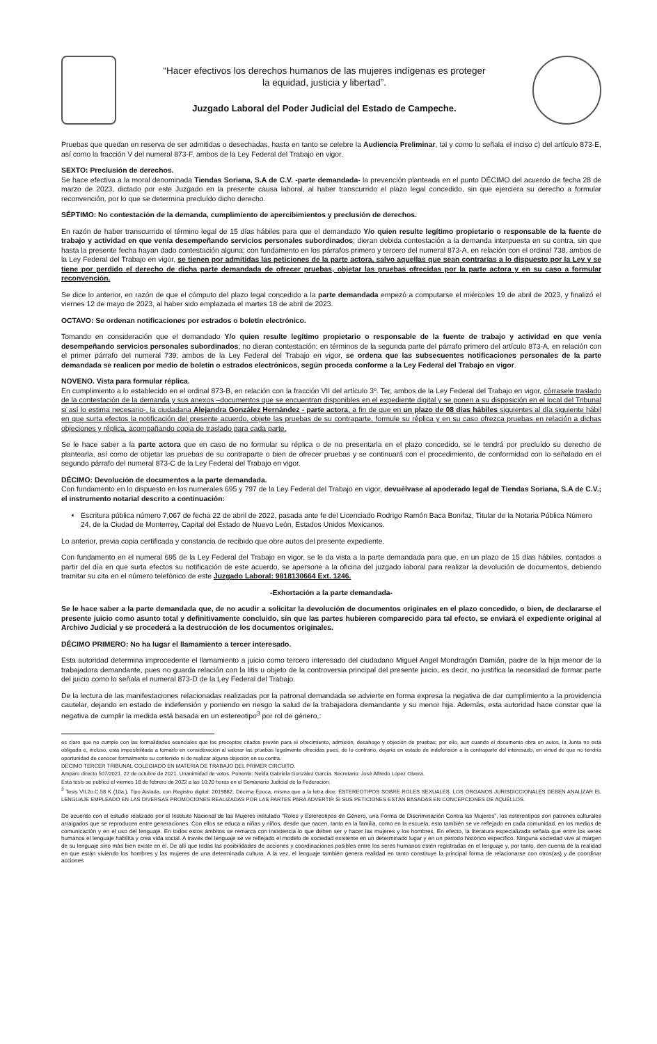“Hacer efectivos los derechos humanos de las mujeres indígenas es proteger
la equidad, justicia y libertad”.
Juzgado Laboral del Poder Judicial del Estado de Campeche.
Pruebas que quedan en reserva de ser admitidas o desechadas, hasta en tanto se celebre la Audiencia Preliminar, tal y como lo señala el inciso c) del artículo 873-E, así como la fracción V del numeral 873-F, ambos de la Ley Federal del Trabajo en vigor.
SEXTO: Preclusión de derechos.
Se hace efectiva a la moral denominada Tiendas Soriana, S.A de C.V. -parte demandada- la prevención planteada en el punto DÉCIMO del acuerdo de fecha 28 de marzo de 2023, dictado por este Juzgado en la presente causa laboral, al haber transcurrido el plazo legal concedido, sin que ejerciera su derecho a formular reconvención, por lo que se determina precluído dicho derecho.
SÉPTIMO: No contestación de la demanda, cumplimiento de apercibimientos y preclusión de derechos.
En razón de haber transcurrido el término legal de 15 días hábiles para que el demandado Y/o quien resulte legítimo propietario o responsable de la fuente de trabajo y actividad en que venía desempeñando servicios personales subordinados; dieran debida contestación a la demanda interpuesta en su contra, sin que hasta la presente fecha hayan dado contestación alguna; con fundamento en los párrafos primero y tercero del numeral 873-A, en relación con el ordinal 738, ambos de la Ley Federal del Trabajo en vigor, se tienen por admitidas las peticiones de la parte actora, salvo aquellas que sean contrarías a lo dispuesto por la Ley y se tiene por perdido el derecho de dicha parte demandada de ofrecer pruebas, objetar las pruebas ofrecidas por la parte actora y en su caso a formular reconvención.
Se dice lo anterior, en razón de que el cómputo del plazo legal concedido a la parte demandada empezó a computarse el miércoles 19 de abril de 2023, y finalizó el viernes 12 de mayo de 2023, al haber sido emplazada el martes 18 de abril de 2023.
OCTAVO: Se ordenan notificaciones por estrados o boletín electrónico.
Tomando en consideración que el demandado Y/o quien resulte legítimo propietario o responsable de la fuente de trabajo y actividad en que venía desempeñando servicios personales subordinados; no dieran contestación; en términos de la segunda parte del párrafo primero del artículo 873-A, en relación con el primer párrafo del numeral 739, ambos de la Ley Federal del Trabajo en vigor, se ordena que las subsecuentes notificaciones personales de la parte demandada se realicen por medio de boletín o estrados electrónicos, según proceda conforme a la Ley Federal del Trabajo en vigor.
NOVENO. Vista para formular réplica.
En cumplimiento a lo establecido en el ordinal 873-B, en relación con la fracción VII del artículo 3º. Ter, ambos de la Ley Federal del Trabajo en vigor, córrasele traslado de la contestación de la demanda y sus anexos –documentos que se encuentran disponibles en el expediente digital y se ponen a su disposición en el local del Tribunal si así lo estima necesario-, la ciudadana Alejandra González Hernández - parte actora, a fin de que en un plazo de 08 días hábiles siguientes al día siguiente hábil en que surta efectos la notificación del presente acuerdo, objete las pruebas de su contraparte, formule su réplica y en su caso ofrezca pruebas en relación a dichas objeciones y réplica, acompañando copia de traslado para cada parte.
Se le hace saber a la parte actora que en caso de no formular su réplica o de no presentarla en el plazo concedido, se le tendrá por precluído su derecho de plantearla, así como de objetar las pruebas de su contraparte o bien de ofrecer pruebas y se continuará con el procedimiento, de conformidad con lo señalado en el segundo párrafo del numeral 873-C de la Ley Federal del Trabajo en vigor.
DÉCIMO: Devolución de documentos a la parte demandada.
Con fundamento en lo dispuesto en los numerales 695 y 797 de la Ley Federal del Trabajo en vigor, devuélvase al apoderado legal de Tiendas Soriana, S.A de C.V.; el instrumento notarial descrito a continuación:
Escritura pública número 7,067 de fecha 22 de abril de 2022, pasada ante fe del Licenciado Rodrigo Ramón Baca Bonifaz, Titular de la Notaria Pública Número 24, de la Ciudad de Monterrey, Capital del Estado de Nuevo León, Estados Unidos Mexicanos.
Lo anterior, previa copia certificada y constancia de recibido que obre autos del presente expediente.
Con fundamento en el numeral 695 de la Ley Federal del Trabajo en vigor, se le da vista a la parte demandada para que, en un plazo de 15 días hábiles, contados a partir del día en que surta efectos su notificación de este acuerdo, se apersone a la oficina del juzgado laboral para realizar la devolución de documentos, debiendo tramitar su cita en el número telefónico de este Juzgado Laboral: 9818130664 Ext. 1246.
-Exhortación a la parte demandada-
Se le hace saber a la parte demandada que, de no acudir a solicitar la devolución de documentos originales en el plazo concedido, o bien, de declararse el presente juicio como asunto total y definitivamente concluido, sin que las partes hubieren comparecido para tal efecto, se enviará el expediente original al Archivo Judicial y se procederá a la destrucción de los documentos originales.
DÉCIMO PRIMERO: No ha lugar el llamamiento a tercer interesado.
Esta autoridad determina improcedente el llamamiento a juicio como tercero interesado del ciudadano Miguel Angel Mondragón Damián, padre de la hija menor de la trabajadora demandante, pues no guarda relación con la litis u objeto de la controversia principal del presente juicio, es decir, no justifica la necesidad de formar parte del juicio como lo señala el numeral 873-D de la Ley Federal del Trabajo.
De la lectura de las manifestaciones relacionadas realizadas por la patronal demandada se advierte en forma expresa la negativa de dar cumplimiento a la providencia cautelar, dejando en estado de indefensión y poniendo en riesgo la salud de la trabajadora demandante y su menor hija. Además, esta autoridad hace constar que la negativa de cumplir la medida está basada en un estereotipo<sup>3</sup> por rol de género,:
es claro que no cumple con las formalidades esenciales que los preceptos citados prevén para el ofrecimiento, admisión, desahogo y objeción de pruebas; por ello, aun cuando el documento obra en autos, la Junta no está obligada e, incluso, está imposibilitada a tomarlo en consideración al valorar las pruebas legalmente ofrecidas pues, de lo contrario, dejaría en estado de indefensión a la contraparte del interesado, en virtud de que no tendría oportunidad de conocer formalmente su contenido ni de realizar alguna objeción en su contra.
DÉCIMO TERCER TRIBUNAL COLEGIADO EN MATERIA DE TRABAJO DEL PRIMER CIRCUITO.
Amparo directo 507/2021. 22 de octubre de 2021. Unanimidad de votos. Ponente: Nelda Gabriela González García. Secretario: José Alfredo López Olvera.
Esta tesis se publicó el viernes 18 de febrero de 2022 a las 10:20 horas en el Semanario Judicial de la Federación.
<sup>3</sup> Tesis VII.2o.C.58 K (10a.), Tipo Aislada, con Registro digital: 2019862, Décima Época, misma que a la letra dice: ESTEREOTIPOS SOBRE ROLES SEXUALES. LOS ÓRGANOS JURISDICCIONALES DEBEN ANALIZAR EL LENGUAJE EMPLEADO EN LAS DIVERSAS PROMOCIONES REALIZADAS POR LAS PARTES PARA ADVERTIR SI SUS PETICIONES ESTÁN BASADAS EN CONCEPCIONES DE AQUÉLLOS.
De acuerdo con el estudio realizado por el Instituto Nacional de las Mujeres intitulado "Roles y Estereotipos de Género, una Forma de Discriminación Contra las Mujeres", los estereotipos son patrones culturales arraigados que se reproducen entre generaciones. Con ellos se educa a niñas y niños, desde que nacen, tanto en la familia, como en la escuela; esto también se ve reflejado en cada comunidad, en los medios de comunicación y en el uso del lenguaje. En todos estos ámbitos se remarca con insistencia lo que deben ser y hacer las mujeres y los hombres. En efecto, la literatura especializada señala que entre los seres humanos el lenguaje habilita y crea vida social. A través del lenguaje se ve reflejado el modelo de sociedad existente en un determinado lugar y en un periodo histórico específico. Ninguna sociedad vive al margen de su lenguaje sino más bien existe en él. De allí que todas las posibilidades de acciones y coordinaciones posibles entre los seres humanos estén registradas en el lenguaje y, por tanto, den cuenta de la realidad en que están viviendo los hombres y las mujeres de una determinada cultura. A la vez, el lenguaje también genera realidad en tanto constituye la principal forma de relacionarse con otros(as) y de coordinar acciones